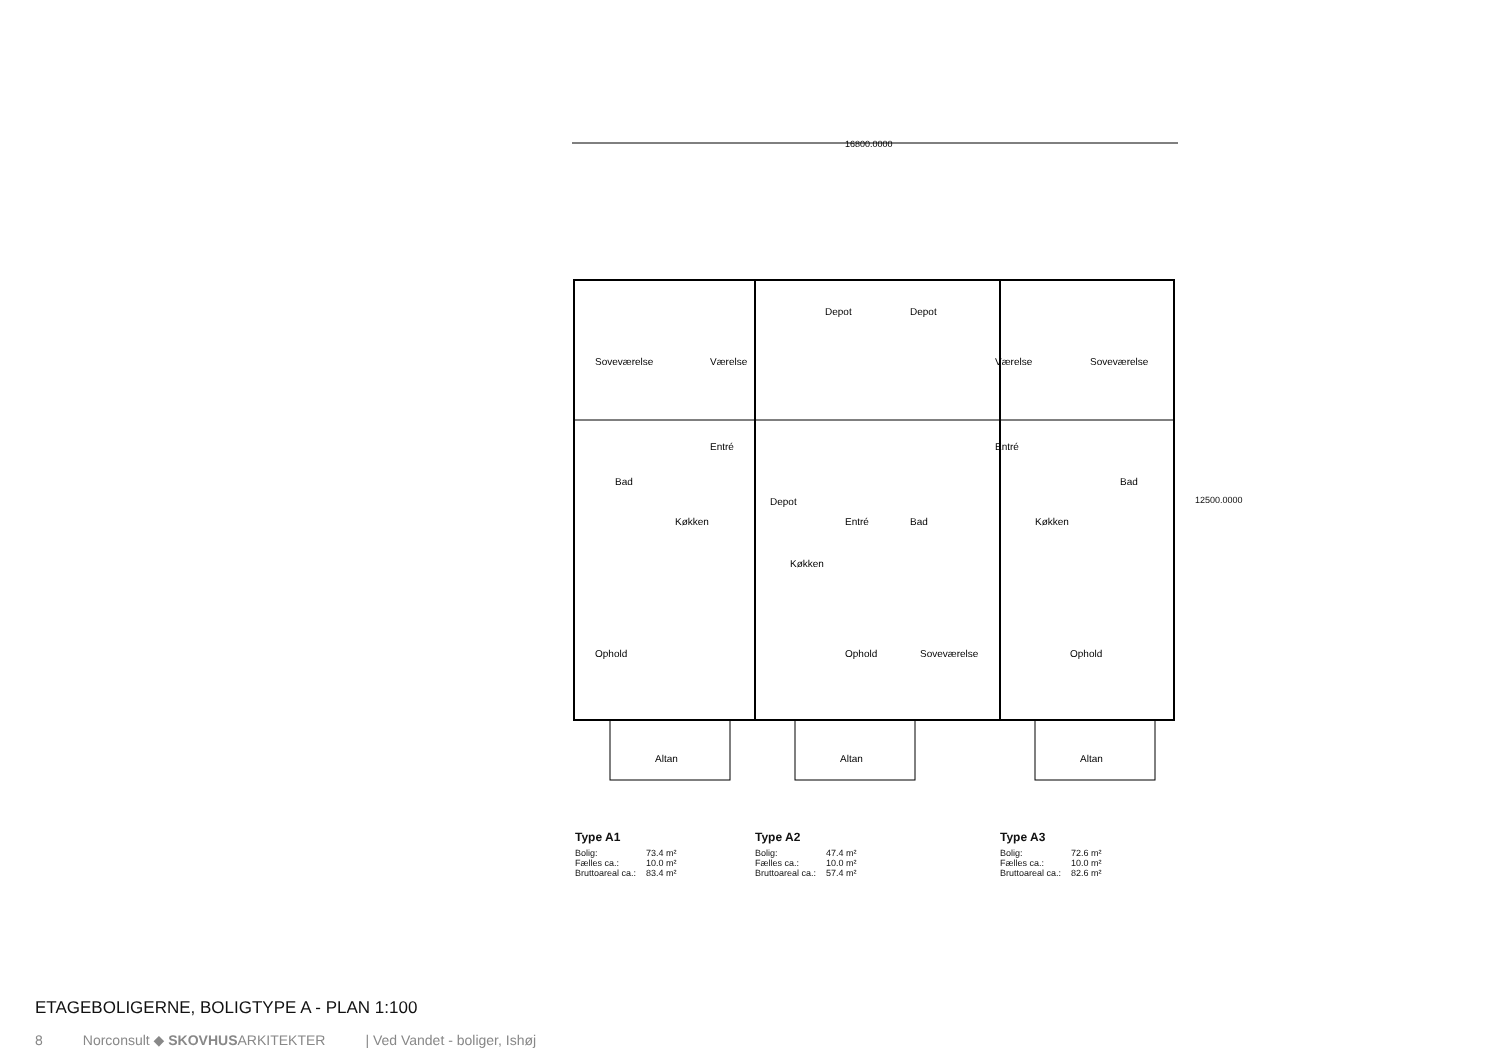16800.0000
Soveværelse
Værelse
Depot
Depot
Værelse
Soveværelse
Entré
Entré
Bad
Bad
Køkken
Depot
Entré
Bad
Køkken
Køkken
Ophold
Ophold
Soveværelse
Ophold
Altan
Altan
Altan
12500.0000
Type A1
| Bolig: | 73.4 m² |
| Fælles ca.: | 10.0 m² |
| Bruttoareal ca.: | 83.4 m² |
Type A2
| Bolig: | 47.4 m² |
| Fælles ca.: | 10.0 m² |
| Bruttoareal ca.: | 57.4 m² |
Type A3
| Bolig: | 72.6 m² |
| Fælles ca.: | 10.0 m² |
| Bruttoareal ca.: | 82.6 m² |
ETAGEBOLIGERNE, BOLIGTYPE A - PLAN 1:100
8 Norconsult ◆ SKOVHUSARKITEKTER | Ved Vandet - boliger, Ishøj